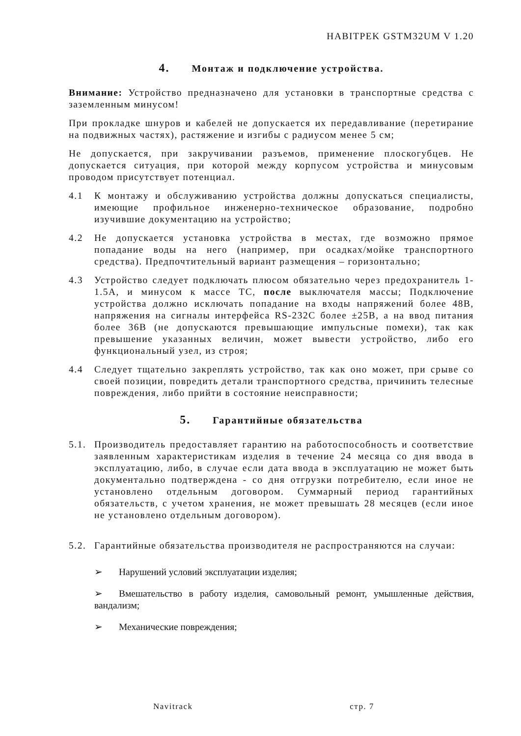HABITPEK GSTM32UM V 1.20
4. Монтаж и подключение устройства.
Внимание: Устройство предназначено для установки в транспортные средства с заземленным минусом!
При прокладке шнуров и кабелей не допускается их передавливание (перетирание на подвижных частях), растяжение и изгибы с радиусом менее 5 см;
Не допускается, при закручивании разъемов, применение плоскогубцев. Не допускается ситуация, при которой между корпусом устройства и минусовым проводом присутствует потенциал.
4.1 К монтажу и обслуживанию устройства должны допускаться специалисты, имеющие профильное инженерно-техническое образование, подробно изучившие документацию на устройство;
4.2 Не допускается установка устройства в местах, где возможно прямое попадание воды на него (например, при осадках/мойке транспортного средства). Предпочтительный вариант размещения – горизонтально;
4.3 Устройство следует подключать плюсом обязательно через предохранитель 1-1.5А, и минусом к массе ТС, после выключателя массы; Подключение устройства должно исключать попадание на входы напряжений более 48В, напряжения на сигналы интерфейса RS-232C более ±25В, а на ввод питания более 36В (не допускаются превышающие импульсные помехи), так как превышение указанных величин, может вывести устройство, либо его функциональный узел, из строя;
4.4 Следует тщательно закреплять устройство, так как оно может, при срыве со своей позиции, повредить детали транспортного средства, причинить телесные повреждения, либо прийти в состояние неисправности;
5. Гарантийные обязательства
5.1.
Производитель предоставляет гарантию на работоспособность и соответствие заявленным характеристикам изделия в течение 24 месяца со дня ввода в эксплуатацию, либо, в случае если дата ввода в эксплуатацию не может быть документально подтверждена - со дня отгрузки потребителю, если иное не установлено отдельным договором. Суммарный период гарантийных обязательств, с учетом хранения, не может превышать 28 месяцев (если иное не установлено отдельным договором).
5.2.
Гарантийные обязательства производителя не распространяются на случаи:
➢ Нарушений условий эксплуатации изделия;
➢ Вмешательство в работу изделия, самовольный ремонт, умышленные действия, вандализм;
➢ Механические повреждения;
Navitrack стр. 7